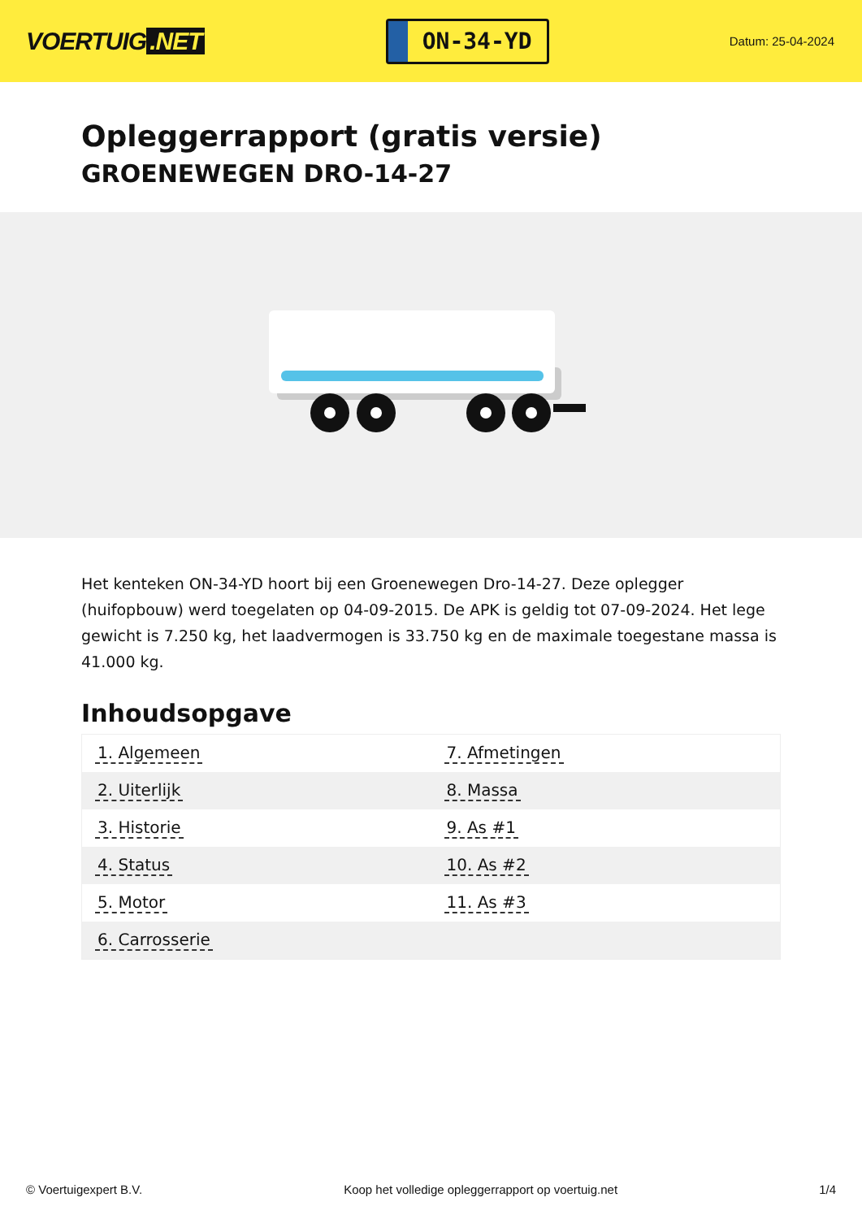VOERTUIG.NET
ON-34-YD
Datum: 25-04-2024
Opleggerrapport (gratis versie)
GROENEWEGEN DRO-14-27
Het kenteken ON-34-YD hoort bij een Groenewegen Dro-14-27. Deze oplegger (huifopbouw) werd toegelaten op 04-09-2015. De APK is geldig tot 07-09-2024. Het lege gewicht is 7.250 kg, het laadvermogen is 33.750 kg en de maximale toegestane massa is 41.000 kg.
Inhoudsopgave
| 1. Algemeen | 7. Afmetingen |
| 2. Uiterlijk | 8. Massa |
| 3. Historie | 9. As #1 |
| 4. Status | 10. As #2 |
| 5. Motor | 11. As #3 |
| 6. Carrosserie | |
© Voertuigexpert B.V. Koop het volledige opleggerrapport op voertuig.net
1/4